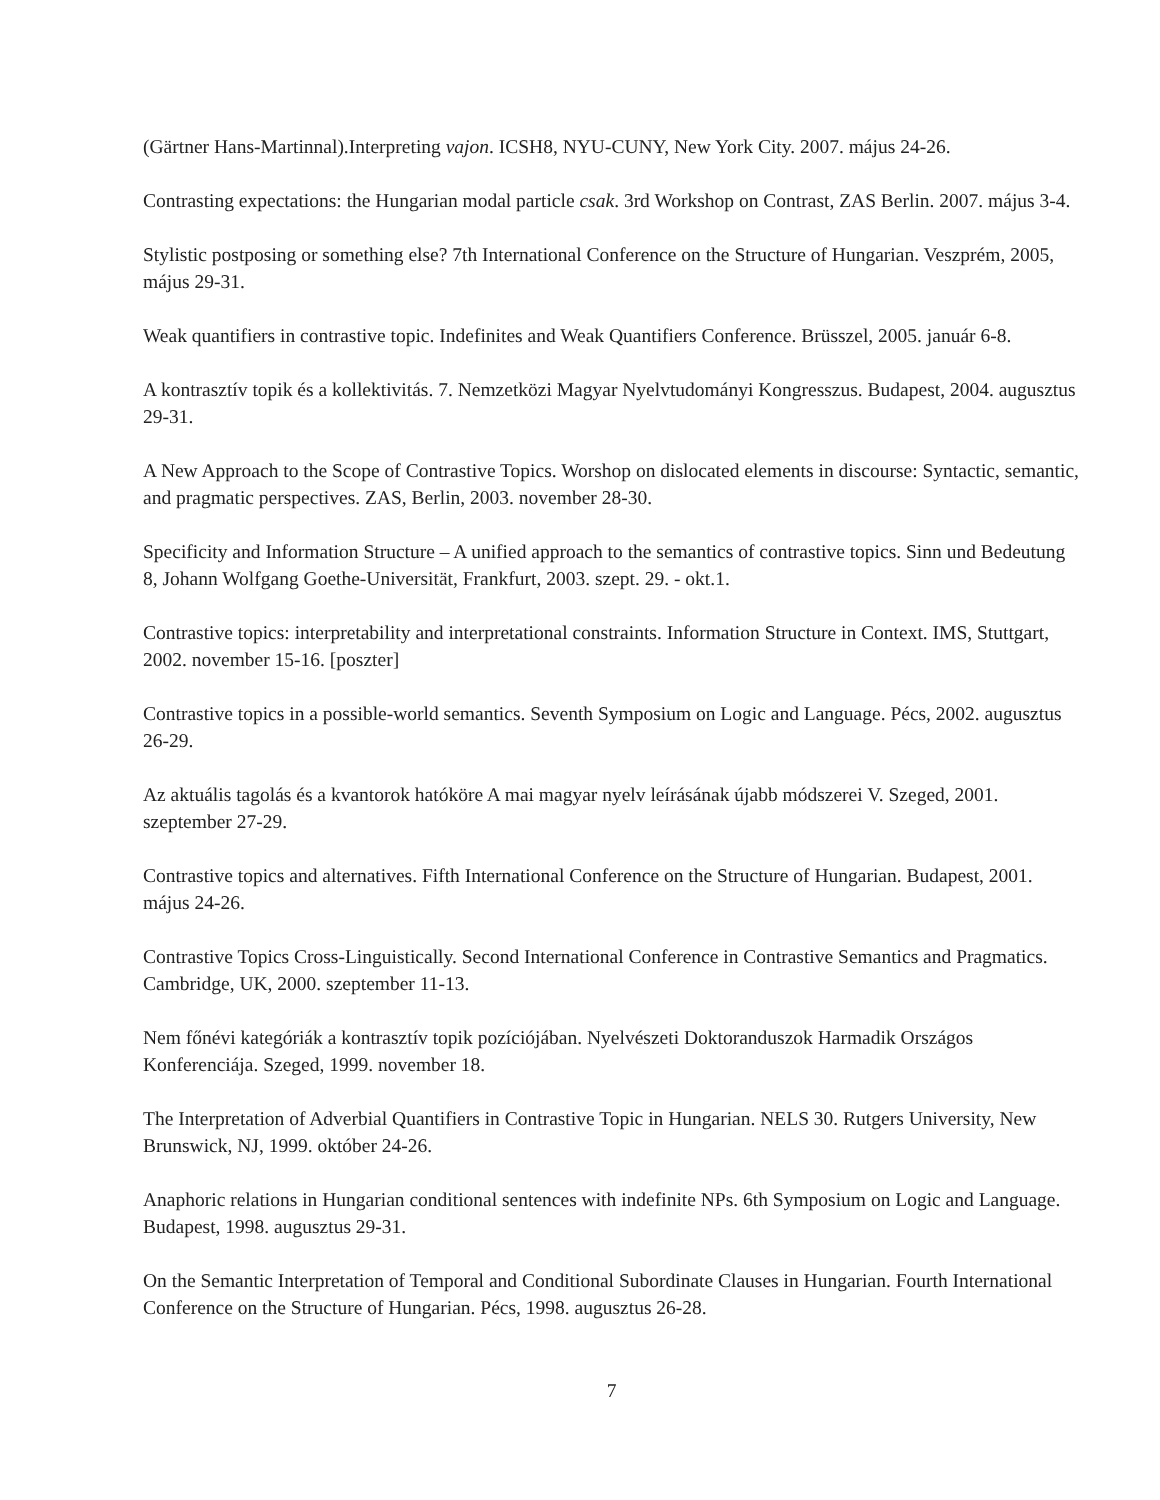(Gärtner Hans-Martinnal).Interpreting vajon. ICSH8, NYU-CUNY, New York City. 2007. május 24-26.
Contrasting expectations: the Hungarian modal particle csak. 3rd Workshop on Contrast, ZAS Berlin. 2007. május 3-4.
Stylistic postposing or something else? 7th International Conference on the Structure of Hungarian. Veszprém, 2005, május 29-31.
Weak quantifiers in contrastive topic. Indefinites and Weak Quantifiers Conference. Brüsszel, 2005. január 6-8.
A kontrasztív topik és a kollektivitás. 7. Nemzetközi Magyar Nyelvtudományi Kongresszus. Budapest, 2004. augusztus 29-31.
A New Approach to the Scope of Contrastive Topics. Worshop on dislocated elements in discourse: Syntactic, semantic, and pragmatic perspectives. ZAS, Berlin, 2003. november 28-30.
Specificity and Information Structure – A unified approach to the semantics of contrastive topics. Sinn und Bedeutung 8, Johann Wolfgang Goethe-Universität, Frankfurt, 2003. szept. 29. - okt.1.
Contrastive topics: interpretability and interpretational constraints. Information Structure in Context. IMS, Stuttgart, 2002. november 15-16. [poszter]
Contrastive topics in a possible-world semantics. Seventh Symposium on Logic and Language. Pécs, 2002. augusztus 26-29.
Az aktuális tagolás és a kvantorok hatóköre A mai magyar nyelv leírásának újabb módszerei V. Szeged, 2001. szeptember 27-29.
Contrastive topics and alternatives. Fifth International Conference on the Structure of Hungarian. Budapest, 2001. május 24-26.
Contrastive Topics Cross-Linguistically. Second International Conference in Contrastive Semantics and Pragmatics. Cambridge, UK, 2000. szeptember 11-13.
Nem főnévi kategóriák a kontrasztív topik pozíciójában. Nyelvészeti Doktoranduszok Harmadik Országos Konferenciája. Szeged, 1999. november 18.
The Interpretation of Adverbial Quantifiers in Contrastive Topic in Hungarian. NELS 30. Rutgers University, New Brunswick, NJ, 1999. október 24-26.
Anaphoric relations in Hungarian conditional sentences with indefinite NPs. 6th Symposium on Logic and Language. Budapest, 1998. augusztus 29-31.
On the Semantic Interpretation of Temporal and Conditional Subordinate Clauses in Hungarian. Fourth International Conference on the Structure of Hungarian. Pécs, 1998. augusztus 26-28.
7